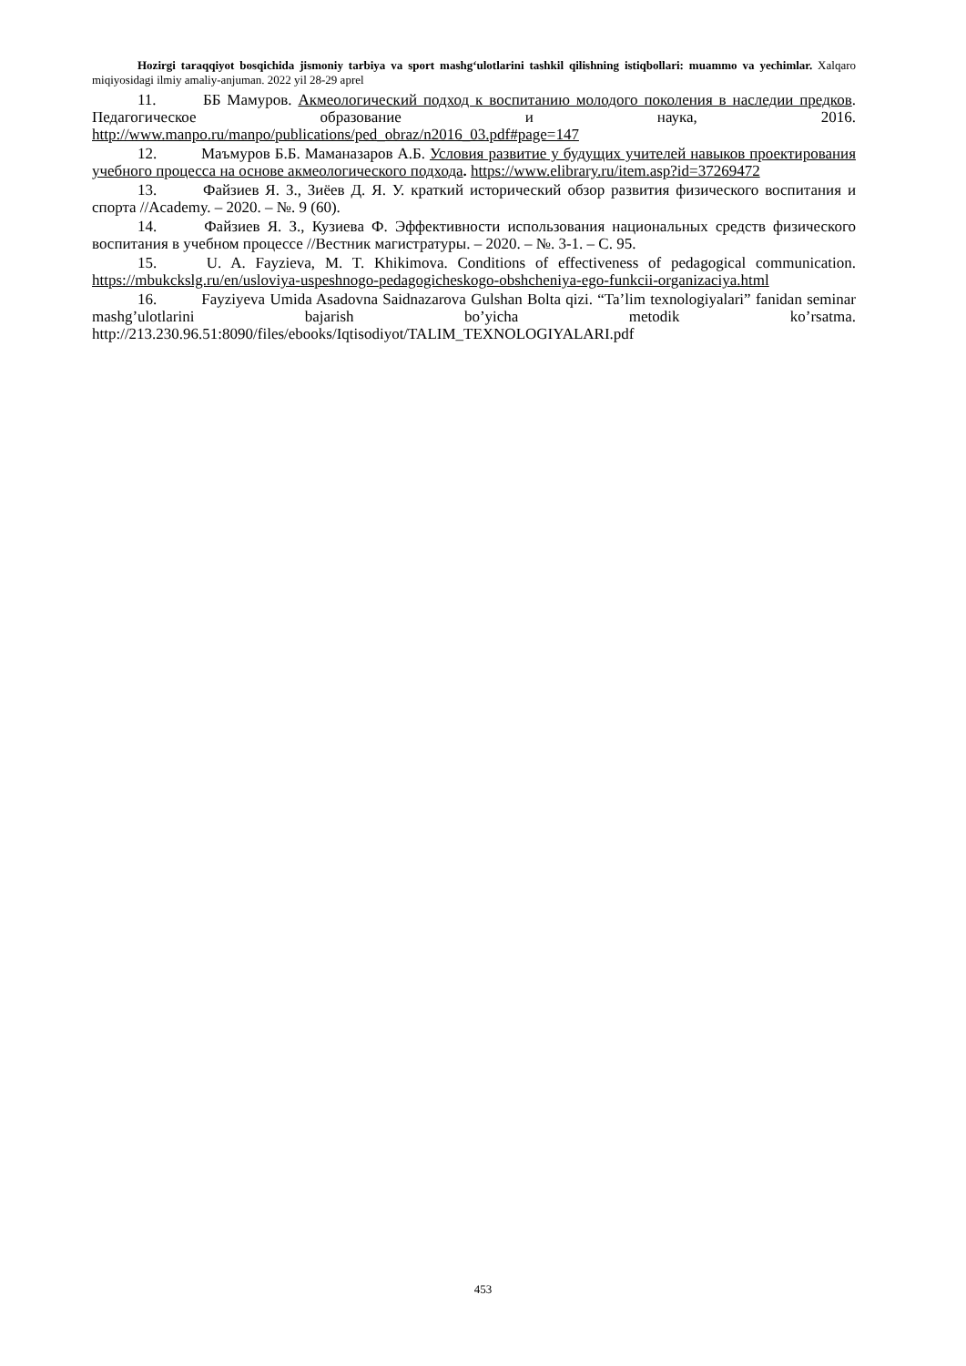Hozirgi taraqqiyot bosqichida jismoniy tarbiya va sport mashg‘ulotlarini tashkil qilishning istiqbollari: muammo va yechimlar. Xalqaro miqiyosidagi ilmiy amaliy-anjuman. 2022 yil 28-29 aprel
11. ББ Мамуров. Акмеологический подход к воспитанию молодого поколения в наследии предков. Педагогическое образование и наука, 2016. http://www.manpo.ru/manpo/publications/ped_obraz/n2016_03.pdf#page=147
12. Маъмуров Б.Б. Маманазаров А.Б. Условия развитие у будущих учителей навыков проектирования учебного процесса на основе акмеологического подхода. https://www.elibrary.ru/item.asp?id=37269472
13. Файзиев Я. З., Зиёев Д. Я. У. краткий исторический обзор развития физического воспитания и спорта //Academy. – 2020. – №. 9 (60).
14. Файзиев Я. З., Кузиева Ф. Эффективности использования национальных средств физического воспитания в учебном процессе //Вестник магистратуры. – 2020. – №. 3-1. – С. 95.
15. U. A. Fayzieva, M. T. Khikimova. Conditions of effectiveness of pedagogical communication. https://mbukckslg.ru/en/usloviya-uspeshnogo-pedagogicheskogo-obshcheniya-ego-funkcii-organizaciya.html
16. Fayziyeva Umida Asadovna Saidnazarova Gulshan Bolta qizi. “Ta’lim texnologiyalari” fanidan seminar mashg’ulotlarini bajarish bo’yicha metodik ko’rsatma. http://213.230.96.51:8090/files/ebooks/Iqtisodiyot/TALIM_TEXNOLOGIYALARI.pdf
453